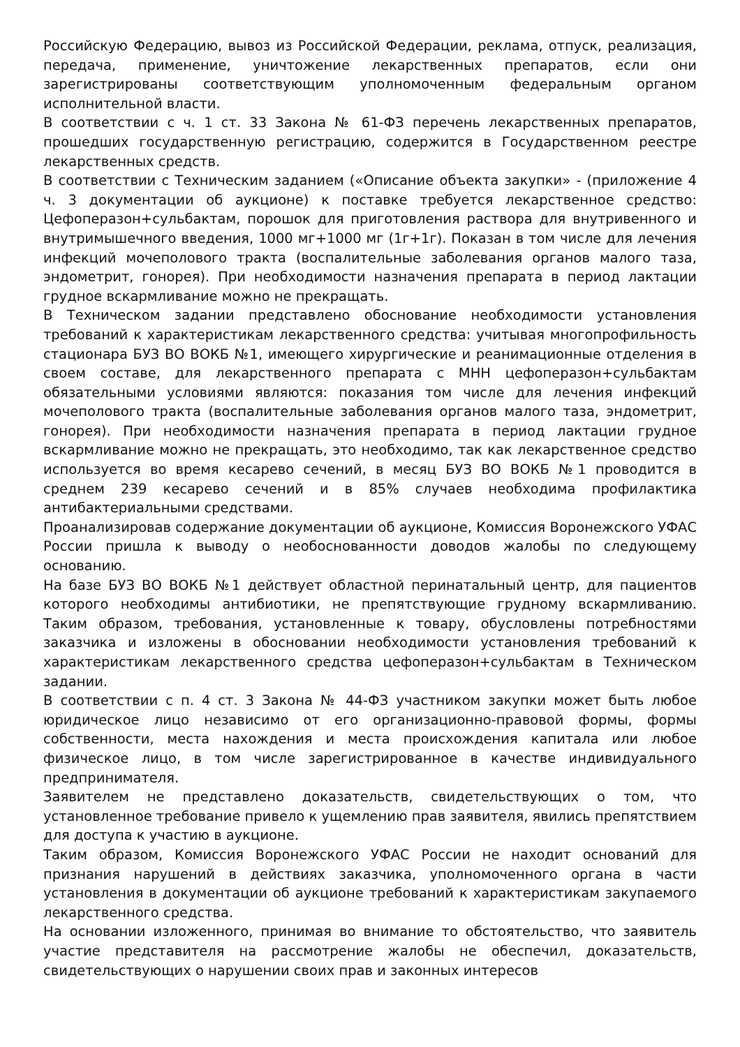Российскую Федерацию, вывоз из Российской Федерации, реклама, отпуск, реализация, передача, применение, уничтожение лекарственных препаратов, если они зарегистрированы соответствующим уполномоченным федеральным органом исполнительной власти.
В соответствии с ч. 1 ст. 33 Закона № 61-ФЗ перечень лекарственных препаратов, прошедших государственную регистрацию, содержится в Государственном реестре лекарственных средств.
В соответствии с Техническим заданием («Описание объекта закупки» - (приложение 4 ч. 3 документации об аукционе) к поставке требуется лекарственное средство: Цефоперазон+сульбактам, порошок для приготовления раствора для внутривенного и внутримышечного введения, 1000 мг+1000 мг (1г+1г). Показан в том числе для лечения инфекций мочеполового тракта (воспалительные заболевания органов малого таза, эндометрит, гонорея). При необходимости назначения препарата в период лактации грудное вскармливание можно не прекращать.
В Техническом задании представлено обоснование необходимости установления требований к характеристикам лекарственного средства: учитывая многопрофильность стационара БУЗ ВО ВОКБ №1, имеющего хирургические и реанимационные отделения в своем составе, для лекарственного препарата с МНН цефоперазон+сульбактам обязательными условиями являются: показания том числе для лечения инфекций мочеполового тракта (воспалительные заболевания органов малого таза, эндометрит, гонорея). При необходимости назначения препарата в период лактации грудное вскармливание можно не прекращать, это необходимо, так как лекарственное средство используется во время кесарево сечений, в месяц БУЗ ВО ВОКБ №1 проводится в среднем 239 кесарево сечений и в 85% случаев необходима профилактика антибактериальными средствами.
Проанализировав содержание документации об аукционе, Комиссия Воронежского УФАС России пришла к выводу о необоснованности доводов жалобы по следующему основанию.
На базе БУЗ ВО ВОКБ №1 действует областной перинатальный центр, для пациентов которого необходимы антибиотики, не препятствующие грудному вскармливанию. Таким образом, требования, установленные к товару, обусловлены потребностями заказчика и изложены в обосновании необходимости установления требований к характеристикам лекарственного средства цефоперазон+сульбактам в Техническом задании.
В соответствии с п. 4 ст. 3 Закона № 44-ФЗ участником закупки может быть любое юридическое лицо независимо от его организационно-правовой формы, формы собственности, места нахождения и места происхождения капитала или любое физическое лицо, в том числе зарегистрированное в качестве индивидуального предпринимателя.
Заявителем не представлено доказательств, свидетельствующих о том, что установленное требование привело к ущемлению прав заявителя, явились препятствием для доступа к участию в аукционе.
Таким образом, Комиссия Воронежского УФАС России не находит оснований для признания нарушений в действиях заказчика, уполномоченного органа в части установления в документации об аукционе требований к характеристикам закупаемого лекарственного средства.
На основании изложенного, принимая во внимание то обстоятельство, что заявитель участие представителя на рассмотрение жалобы не обеспечил, доказательств, свидетельствующих о нарушении своих прав и законных интересов